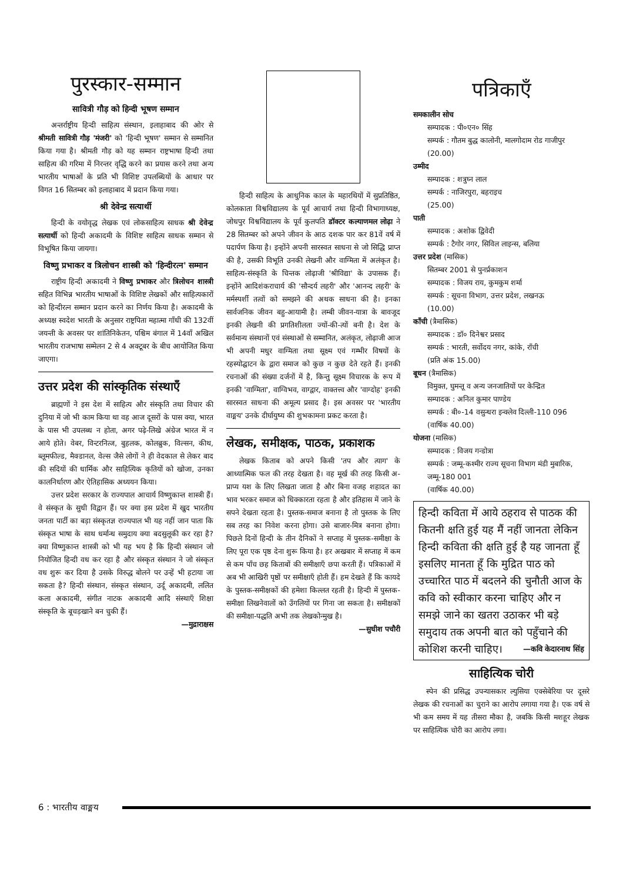पुरस्कार-सम्मान
सावित्री गौड़ को हिन्दी भूषण सम्मान
अन्तर्राष्ट्रीय हिन्दी साहित्य संस्थान, इलाहाबाद की ओर से श्रीमती सावित्री गौड़ 'मंजरी' को 'हिन्दी भूषण' सम्मान से सम्मानित किया गया है। श्रीमती गौड़ को यह सम्मान राष्ट्रभाषा हिन्दी तथा साहित्य की गरिमा में निरन्तर वृद्धि करने का प्रयास करने तथा अन्य भारतीय भाषाओं के प्रति भी विशिष्ट उपलब्धियों के आधार पर विगत 16 सितम्बर को इलाहाबाद में प्रदान किया गया।
श्री देवेन्द्र सत्यार्थी
हिन्दी के वयोवृद्ध लेखक एवं लोकसाहित्य साधक श्री देवेन्द्र सत्यार्थी को हिन्दी अकादमी के विशिष्ट साहित्य साधक सम्मान से विभूषित किया जायगा।
विष्णु प्रभाकर व त्रिलोचन शास्त्री को 'हिन्दीरत्न' सम्मान
राष्ट्रीय हिन्दी अकादमी ने विष्णु प्रभाकर और त्रिलोचन शास्त्री सहित विभिन्न भारतीय भाषाओं के विशिष्ट लेखकों और साहित्यकारों को हिन्दीरत्न सम्मान प्रदान करने का निर्णय किया है। अकादमी के अध्यक्ष स्वदेश भारती के अनुसार राष्ट्रपिता महात्मा गाँधी की 132वीं जयन्ती के अवसर पर शांतिनिकेतन, पश्चिम बंगाल में 14वाँ अखिल भारतीय राजभाषा सम्मेलन 2 से 4 अक्टूबर के बीच आयोजित किया जाएगा।
उत्तर प्रदेश की सांस्कृतिक संस्थाएँ
ब्राह्मणों ने इस देश में साहित्य और संस्कृति तथा विचार की दुनिया में जो भी काम किया था वह आज दूसरों के पास क्या, भारत के पास भी उपलब्ध न होता, अगर पढ़े-लिखे अंग्रेज भारत में न आये होते। वेबर, विन्टरनित्ज, बुहलक, कोलब्रुक, विल्सन, कीथ, ब्लूमफील्ड, मैक्डानल, वेल्स जैसे लोगों ने ही वेदकाल से लेकर बाद की सदियों की धार्मिक और साहित्यिक कृतियों को खोजा, उनका कालनिर्धारण और ऐतिहासिक अध्ययन किया।
उत्तर प्रदेश सरकार के राज्यपाल आचार्य विष्णुकान्त शास्त्री हैं। वे संस्कृत के सुधी विद्वान हैं। पर क्या इस प्रदेश में खुद भारतीय जनता पार्टी का बड़ा संस्कृतज्ञ राज्यपाल भी यह नहीं जान पाता कि संस्कृत भाषा के साथ धर्मान्ध समुदाय क्या बदसुलूकी कर रहा है? क्या विष्णुकान्त शास्त्री को भी यह भय है कि हिन्दी संस्थान जो नियोजित हिन्दी वध कर रहा है और संस्कृत संस्थान ने जो संस्कृत वध शुरू कर दिया है उसके विरुद्ध बोलने पर उन्हें भी हटाया जा सकता है? हिन्दी संस्थान, संस्कृत संस्थान, उर्दू अकादमी, ललित कला अकादमी, संगीत नाटक अकादमी आदि संस्थाएँ शिक्षा संस्कृति के बूचड़खाने बन चुकी हैं।
—मुद्राराक्षस
हिन्दी साहित्य के आधुनिक काल के महारथियों में सुप्रतिष्ठित, कोलकाता विश्वविद्यालय के पूर्व आचार्य तथा हिन्दी विभागाध्यक्ष, जोधपुर विश्वविद्यालय के पूर्व कुलपति डॉक्टर कल्याणमल लोढ़ा ने 28 सितम्बर को अपने जीवन के आठ दशक पार कर 81वें वर्ष में पदार्पण किया है। इन्होंने अपनी सारस्वत साधना से जो सिद्धि प्राप्त की है, उसकी विभूति उनकी लेखनी और वाग्मिता में अलंकृत है। साहित्य-संस्कृति के चिन्तक लोढ़ाजी 'श्रीविद्या' के उपासक हैं। इन्होंने आदिशंकराचार्य की 'सौन्दर्य लहरी' और 'आनन्द लहरी' के मर्मस्पर्शी तत्वों को समझने की अथक साधना की है। इनका सार्वजनिक जीवन बहु-आयामी है। लम्बी जीवन-यात्रा के बावजूद इनकी लेखनी की प्रगतिशीलता ज्यों-की-त्यों बनी है। देश के सर्वमान्य संस्थानों एवं संस्थाओं से सम्मानित, अलंकृत, लोढ़ाजी आज भी अपनी मधुर वाग्मिता तथा सूक्ष्म एवं गम्भीर विषयों के रहस्योद्घाटन के द्वारा समाज को कुछ न कुछ देते रहते हैं। इनकी रचनाओं की संख्या दर्जनों में है, किन्तु सूक्ष्म विचारक के रूप में इनकी 'वाग्मिता', वाग्विभव, वाग्द्वार, वाक्तत्त्व और 'वाग्दोह' इनकी सारस्वत साधना की अमूल्य प्रसाद है। इस अवसर पर 'भारतीय वाङ्मय' उनके दीर्घायुष्य की शुभकामना प्रकट करता है।
लेखक, समीक्षक, पाठक, प्रकाशक
लेखक किताब को अपने किसी 'तप और त्याग' के आध्यात्मिक फल की तरह देखता है। वह मूर्ख की तरह किसी अ-प्राप्य यश के लिए लिखता जाता है और बिना वजह शहादत का भाव भरकर समाज को धिक्कारता रहता है और इतिहास में जाने के सपने देखता रहता है। पुस्तक-समाज बनाना है तो पुस्तक के लिए सब तरह का निवेश करना होगा। उसे बाजार-मित्र बनाना होगा। पिछले दिनों हिन्दी के तीन दैनिकों ने सप्ताह में पुस्तक-समीक्षा के लिए पूरा एक पृष्ठ देना शुरू किया है। हर अखबार में सप्ताह में कम से कम पाँच छह किताबों की समीक्षाएँ छपा करती हैं। पत्रिकाओं में अब भी आखिरी पृष्ठों पर समीक्षाएँ होती हैं। हम देखते हैं कि कायदे के पुस्तक-समीक्षकों की हमेशा किल्लत रहती है। हिन्दी में पुस्तक-समीक्षा लिखनेवालों को उँगलियों पर गिना जा सकता है। समीक्षकों की समीक्षा-पद्धति अभी तक लेखकोन्मुख है।
—सुधीश पचौरी
पत्रिकाएँ
समकालीन सोच
सम्पादक : पी०एन० सिंह
सम्पर्क : गौतम बुद्ध कालोनी, मालगोदाम रोड गाजीपुर
(20.00)
उम्मीद
सम्पादक : शत्रुघ्न लाल
सम्पर्क : नाजिरपुरा, बहराइच
(25.00)
पाती
सम्पादक : अशोक द्विवेदी
सम्पर्क : टैगोर नगर, सिविल लाइन्स, बलिया
उत्तर प्रदेश (मासिक)
सितम्बर 2001 से पुनर्प्रकाशन
सम्पादक : विजय राय, कुमकुम शर्मा
सम्पर्क : सूचना विभाग, उत्तर प्रदेश, लखनऊ
(10.00)
काँची (त्रैमासिक)
सम्पादक : डॉ० दिनेश्वर प्रसाद
सम्पर्क : भारती, सर्वोदय नगर, कांके, राँची
(प्रति अंक 15.00)
बूधन (त्रैमासिक)
विमुक्त, घुमन्तू व अन्य जनजातियों पर केन्द्रित
सम्पादक : अनिल कुमार पाण्डेय
सम्पर्क : बी०-14 वसुन्धरा इन्क्लेव दिल्ली-110 096
(वार्षिक 40.00)
योजना (मासिक)
सम्पादक : विजय गन्डोत्रा
सम्पर्क : जम्मू-कश्मीर राज्य सूचना विभाग मंडी मुबारिक, जम्मू-180 001
(वार्षिक 40.00)
हिन्दी कविता में आये ठहराव से पाठक की कितनी क्षति हुई यह मैं नहीं जानता लेकिन हिन्दी कविता की क्षति हुई है यह जानता हूँ इसलिए मानता हूँ कि मुद्रित पाठ को उच्चारित पाठ में बदलने की चुनौती आज के कवि को स्वीकार करना चाहिए और न समझे जाने का खतरा उठाकर भी बड़े समुदाय तक अपनी बात को पहुँचाने की कोशिश करनी चाहिए। —कवि केदारनाथ सिंह
साहित्यिक चोरी
स्पेन की प्रसिद्ध उपन्यासकार ल्युसिया एक्सेबेरिया पर दूसरे लेखक की रचनाओं का चुराने का आरोप लगाया गया है। एक वर्ष से भी कम समय में यह तीसरा मौका है, जबकि किसी मशहूर लेखक पर साहित्यिक चोरी का आरोप लगा।
6 : भारतीय वाङ्मय